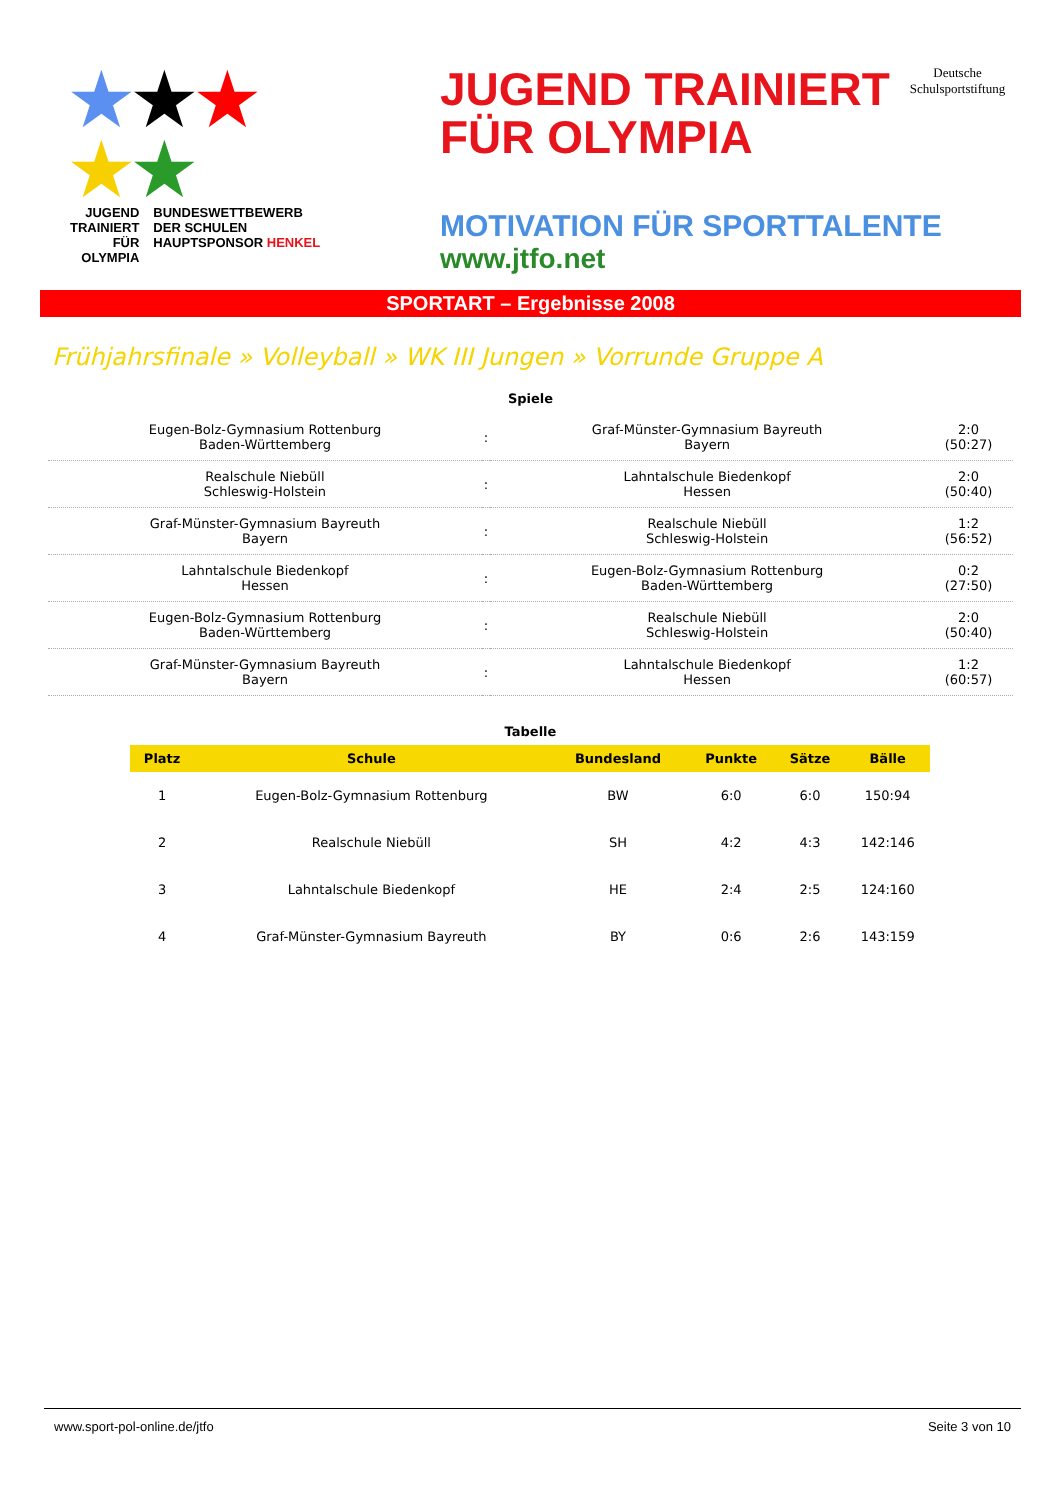★★★
★★
JUGEND
TRAINIERT
FÜR
OLYMPIA
BUNDESWETTBEWERB
DER SCHULEN
HAUPTSPONSOR HENKEL
JUGEND TRAINIERT
FÜR OLYMPIA
Deutsche
Schulsportstiftung
MOTIVATION FÜR SPORTTALENTE
www.jtfo.net
SPORTART – Ergebnisse 2008
Frühjahrsfinale » Volleyball » WK III Jungen » Vorrunde Gruppe A
Spiele
| Eugen-Bolz-Gymnasium Rottenburg Baden-Württemberg | : | Graf-Münster-Gymnasium Bayreuth Bayern | 2:0 (50:27) |
| Realschule Niebüll Schleswig-Holstein | : | Lahntalschule Biedenkopf Hessen | 2:0 (50:40) |
| Graf-Münster-Gymnasium Bayreuth Bayern | : | Realschule Niebüll Schleswig-Holstein | 1:2 (56:52) |
| Lahntalschule Biedenkopf Hessen | : | Eugen-Bolz-Gymnasium Rottenburg Baden-Württemberg | 0:2 (27:50) |
| Eugen-Bolz-Gymnasium Rottenburg Baden-Württemberg | : | Realschule Niebüll Schleswig-Holstein | 2:0 (50:40) |
| Graf-Münster-Gymnasium Bayreuth Bayern | : | Lahntalschule Biedenkopf Hessen | 1:2 (60:57) |
Tabelle
| Platz | Schule | Bundesland | Punkte | Sätze | Bälle |
| --- | --- | --- | --- | --- | --- |
| 1 | Eugen-Bolz-Gymnasium Rottenburg | BW | 6:0 | 6:0 | 150:94 |
| 2 | Realschule Niebüll | SH | 4:2 | 4:3 | 142:146 |
| 3 | Lahntalschule Biedenkopf | HE | 2:4 | 2:5 | 124:160 |
| 4 | Graf-Münster-Gymnasium Bayreuth | BY | 0:6 | 2:6 | 143:159 |
www.sport-pol-online.de/jtfo Seite 3 von 10